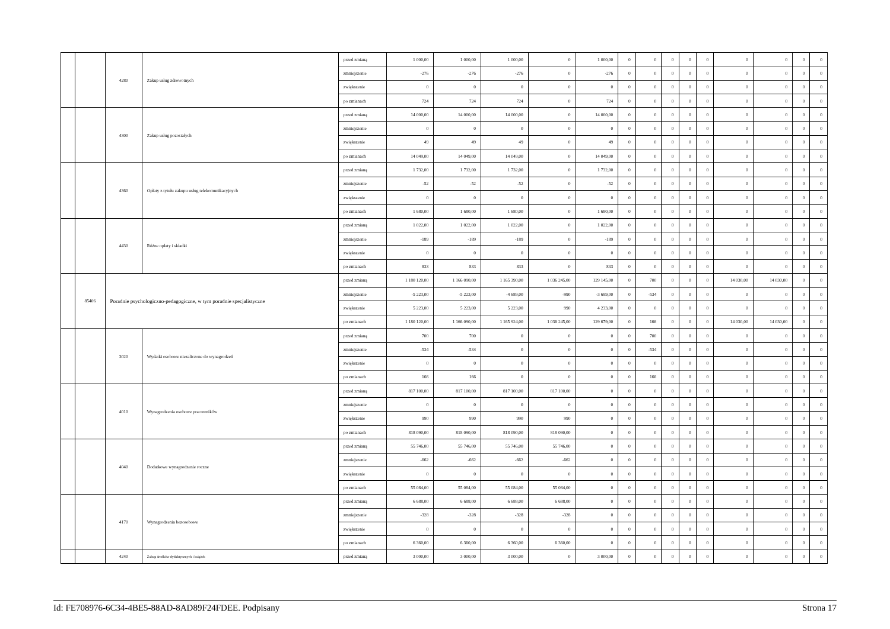| | | 4280 | Zakup usług zdrowotnych | przed zmianą | 1 000,00 | 1 000,00 | 1 000,00 | 0 | 1 000,00 | 0 | 0 | 0 | 0 | 0 | 0 | 0 | 0 | 0 |
| | | | | zmniejszenie | -276 | -276 | -276 | 0 | -276 | 0 | 0 | 0 | 0 | 0 | 0 | 0 | 0 | 0 |
| | | | | zwiększenie | 0 | 0 | 0 | 0 | 0 | 0 | 0 | 0 | 0 | 0 | 0 | 0 | 0 | 0 |
| | | | | po zmianach | 724 | 724 | 724 | 0 | 724 | 0 | 0 | 0 | 0 | 0 | 0 | 0 | 0 | 0 |
| | | 4300 | Zakup usług pozostałych | przed zmianą | 14 000,00 | 14 000,00 | 14 000,00 | 0 | 14 000,00 | 0 | 0 | 0 | 0 | 0 | 0 | 0 | 0 | 0 |
| | | | | zmniejszenie | 0 | 0 | 0 | 0 | 0 | 0 | 0 | 0 | 0 | 0 | 0 | 0 | 0 | 0 |
| | | | | zwiększenie | 49 | 49 | 49 | 0 | 49 | 0 | 0 | 0 | 0 | 0 | 0 | 0 | 0 | 0 |
| | | | | po zmianach | 14 049,00 | 14 049,00 | 14 049,00 | 0 | 14 049,00 | 0 | 0 | 0 | 0 | 0 | 0 | 0 | 0 | 0 |
| | | 4360 | Opłaty z tytułu zakupu usług telekomunikacyjnych | przed zmianą | 1 732,00 | 1 732,00 | 1 732,00 | 0 | 1 732,00 | 0 | 0 | 0 | 0 | 0 | 0 | 0 | 0 | 0 |
| | | | | zmniejszenie | -52 | -52 | -52 | 0 | -52 | 0 | 0 | 0 | 0 | 0 | 0 | 0 | 0 | 0 |
| | | | | zwiększenie | 0 | 0 | 0 | 0 | 0 | 0 | 0 | 0 | 0 | 0 | 0 | 0 | 0 | 0 |
| | | | | po zmianach | 1 680,00 | 1 680,00 | 1 680,00 | 0 | 1 680,00 | 0 | 0 | 0 | 0 | 0 | 0 | 0 | 0 | 0 |
| | | 4430 | Różne opłaty i składki | przed zmianą | 1 022,00 | 1 022,00 | 1 022,00 | 0 | 1 022,00 | 0 | 0 | 0 | 0 | 0 | 0 | 0 | 0 | 0 |
| | | | | zmniejszenie | -189 | -189 | -189 | 0 | -189 | 0 | 0 | 0 | 0 | 0 | 0 | 0 | 0 | 0 |
| | | | | zwiększenie | 0 | 0 | 0 | 0 | 0 | 0 | 0 | 0 | 0 | 0 | 0 | 0 | 0 | 0 |
| | | | | po zmianach | 833 | 833 | 833 | 0 | 833 | 0 | 0 | 0 | 0 | 0 | 0 | 0 | 0 | 0 |
| | 85406 | Poradnie psychologiczno-pedagogiczne, w tym poradnie specjalistyczne | | przed zmianą | 1 180 120,00 | 1 166 090,00 | 1 165 390,00 | 1 036 245,00 | 129 145,00 | 0 | 700 | 0 | 0 | 0 | 14 030,00 | 14 030,00 | 0 | 0 |
| | | | | zmniejszenie | -5 223,00 | -5 223,00 | -4 689,00 | -990 | -3 699,00 | 0 | -534 | 0 | 0 | 0 | 0 | 0 | 0 | 0 |
| | | | | zwiększenie | 5 223,00 | 5 223,00 | 5 223,00 | 990 | 4 233,00 | 0 | 0 | 0 | 0 | 0 | 0 | 0 | 0 | 0 |
| | | | | po zmianach | 1 180 120,00 | 1 166 090,00 | 1 165 924,00 | 1 036 245,00 | 129 679,00 | 0 | 166 | 0 | 0 | 0 | 14 030,00 | 14 030,00 | 0 | 0 |
| | | 3020 | Wydatki osobowe niezaliczone do wynagrodzeń | przed zmianą | 700 | 700 | 0 | 0 | 0 | 0 | 700 | 0 | 0 | 0 | 0 | 0 | 0 | 0 |
| | | | | zmniejszenie | -534 | -534 | 0 | 0 | 0 | 0 | -534 | 0 | 0 | 0 | 0 | 0 | 0 | 0 |
| | | | | zwiększenie | 0 | 0 | 0 | 0 | 0 | 0 | 0 | 0 | 0 | 0 | 0 | 0 | 0 | 0 |
| | | | | po zmianach | 166 | 166 | 0 | 0 | 0 | 0 | 166 | 0 | 0 | 0 | 0 | 0 | 0 | 0 |
| | | 4010 | Wynagrodzenia osobowe pracowników | przed zmianą | 817 100,00 | 817 100,00 | 817 100,00 | 817 100,00 | 0 | 0 | 0 | 0 | 0 | 0 | 0 | 0 | 0 | 0 |
| | | | | zmniejszenie | 0 | 0 | 0 | 0 | 0 | 0 | 0 | 0 | 0 | 0 | 0 | 0 | 0 | 0 |
| | | | | zwiększenie | 990 | 990 | 990 | 990 | 0 | 0 | 0 | 0 | 0 | 0 | 0 | 0 | 0 | 0 |
| | | | | po zmianach | 818 090,00 | 818 090,00 | 818 090,00 | 818 090,00 | 0 | 0 | 0 | 0 | 0 | 0 | 0 | 0 | 0 | 0 |
| | | 4040 | Dodatkowe wynagrodzenie roczne | przed zmianą | 55 746,00 | 55 746,00 | 55 746,00 | 55 746,00 | 0 | 0 | 0 | 0 | 0 | 0 | 0 | 0 | 0 | 0 |
| | | | | zmniejszenie | -662 | -662 | -662 | -662 | 0 | 0 | 0 | 0 | 0 | 0 | 0 | 0 | 0 | 0 |
| | | | | zwiększenie | 0 | 0 | 0 | 0 | 0 | 0 | 0 | 0 | 0 | 0 | 0 | 0 | 0 | 0 |
| | | | | po zmianach | 55 084,00 | 55 084,00 | 55 084,00 | 55 084,00 | 0 | 0 | 0 | 0 | 0 | 0 | 0 | 0 | 0 | 0 |
| | | 4170 | Wynagrodzenia bezosobowe | przed zmianą | 6 688,00 | 6 688,00 | 6 688,00 | 6 688,00 | 0 | 0 | 0 | 0 | 0 | 0 | 0 | 0 | 0 | 0 |
| | | | | zmniejszenie | -328 | -328 | -328 | -328 | 0 | 0 | 0 | 0 | 0 | 0 | 0 | 0 | 0 | 0 |
| | | | | zwiększenie | 0 | 0 | 0 | 0 | 0 | 0 | 0 | 0 | 0 | 0 | 0 | 0 | 0 | 0 |
| | | | | po zmianach | 6 360,00 | 6 360,00 | 6 360,00 | 6 360,00 | 0 | 0 | 0 | 0 | 0 | 0 | 0 | 0 | 0 | 0 |
| | | 4240 | Zakup środków dydaktycznych i książek | przed zmianą | 3 000,00 | 3 000,00 | 3 000,00 | 0 | 3 000,00 | 0 | 0 | 0 | 0 | 0 | 0 | 0 | 0 | 0 |
Id: FE708976-6C34-4BE5-88AD-8AD89F24FDEE. Podpisany Strona 17